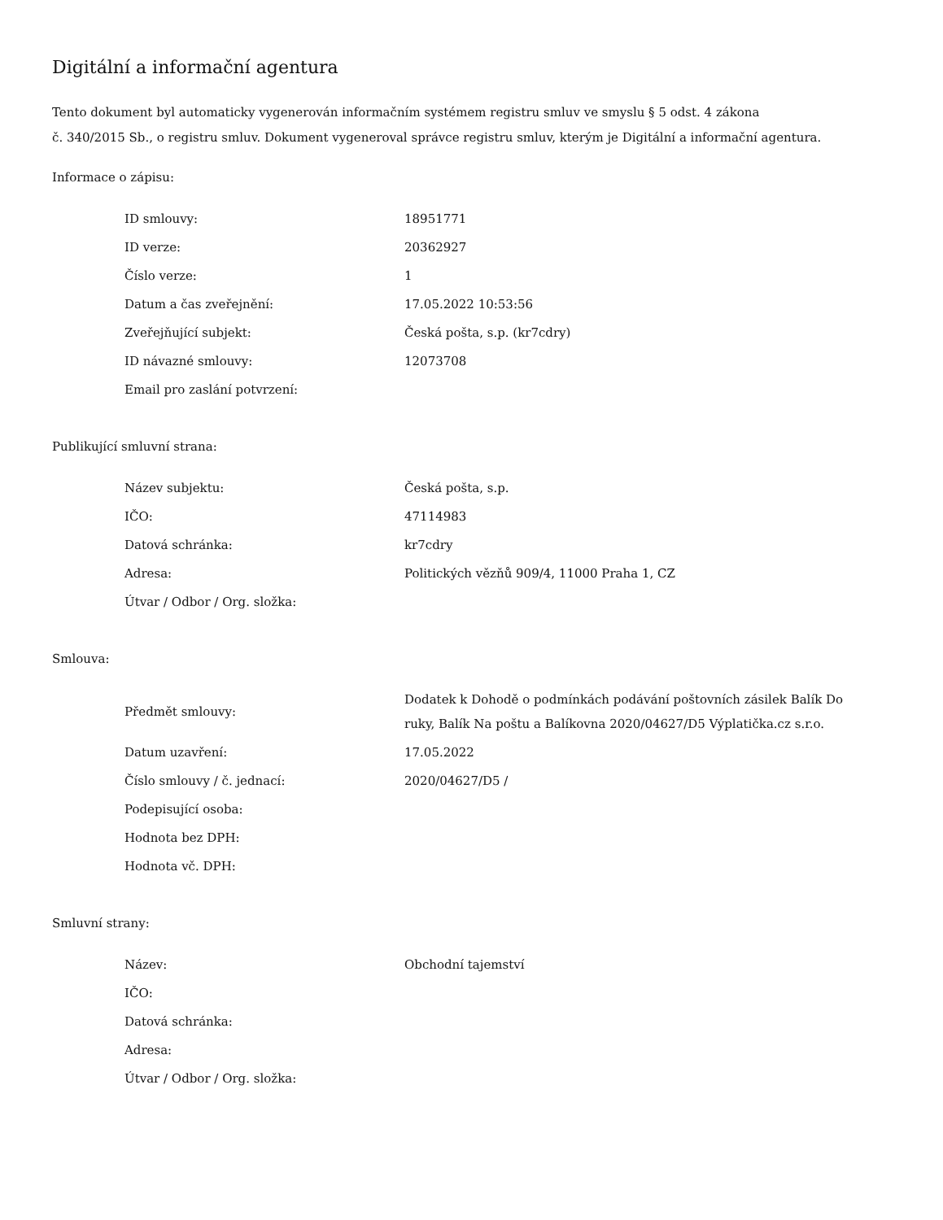Digitální a informační agentura
Tento dokument byl automaticky vygenerován informačním systémem registru smluv ve smyslu § 5 odst. 4 zákona
č. 340/2015 Sb., o registru smluv. Dokument vygeneroval správce registru smluv, kterým je Digitální a informační agentura.
Informace o zápisu:
| ID smlouvy: | 18951771 |
| ID verze: | 20362927 |
| Číslo verze: | 1 |
| Datum a čas zveřejnění: | 17.05.2022 10:53:56 |
| Zveřejňující subjekt: | Česká pošta, s.p. (kr7cdry) |
| ID návazné smlouvy: | 12073708 |
| Email pro zaslání potvrzení: | |
Publikující smluvní strana:
| Název subjektu: | Česká pošta, s.p. |
| IČO: | 47114983 |
| Datová schránka: | kr7cdry |
| Adresa: | Politických vězňů 909/4, 11000 Praha 1, CZ |
| Útvar / Odbor / Org. složka: | |
Smlouva:
| Předmět smlouvy: | Dodatek k Dohodě o podmínkách podávání poštovních zásilek Balík Do ruky, Balík Na poštu a Balíkovna 2020/04627/D5 Výplatička.cz s.r.o. |
| Datum uzavření: | 17.05.2022 |
| Číslo smlouvy / č. jednací: | 2020/04627/D5 / |
| Podepisující osoba: | |
| Hodnota bez DPH: | |
| Hodnota vč. DPH: | |
Smluvní strany:
| Název: | Obchodní tajemství |
| IČO: | |
| Datová schránka: | |
| Adresa: | |
| Útvar / Odbor / Org. složka: | |